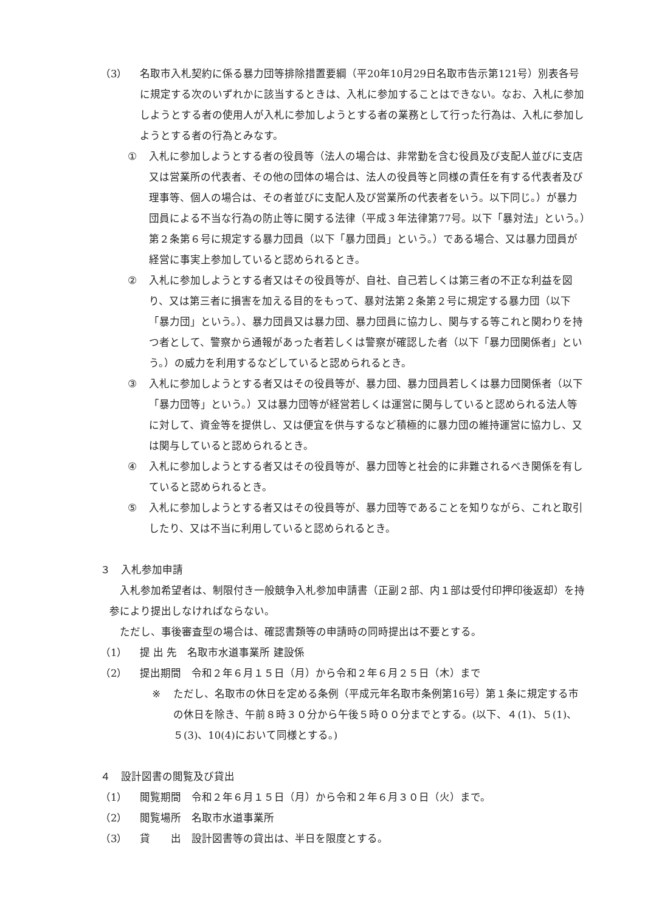（3） 名取市入札契約に係る暴力団等排除措置要綱（平20年10月29日名取市告示第121号）別表各号に規定する次のいずれかに該当するときは、入札に参加することはできない。なお、入札に参加しようとする者の使用人が入札に参加しようとする者の業務として行った行為は、入札に参加しようとする者の行為とみなす。
① 入札に参加しようとする者の役員等（法人の場合は、非常勤を含む役員及び支配人並びに支店又は営業所の代表者、その他の団体の場合は、法人の役員等と同様の責任を有する代表者及び理事等、個人の場合は、その者並びに支配人及び営業所の代表者をいう。以下同じ。）が暴力団員による不当な行為の防止等に関する法律（平成３年法律第77号。以下「暴対法」という。）第２条第６号に規定する暴力団員（以下「暴力団員」という。）である場合、又は暴力団員が経営に事実上参加していると認められるとき。
② 入札に参加しようとする者又はその役員等が、自社、自己若しくは第三者の不正な利益を図り、又は第三者に損害を加える目的をもって、暴対法第２条第２号に規定する暴力団（以下「暴力団」という。）、暴力団員又は暴力団、暴力団員に協力し、関与する等これと関わりを持つ者として、警察から通報があった者若しくは警察が確認した者（以下「暴力団関係者」という。）の威力を利用するなどしていると認められるとき。
③ 入札に参加しようとする者又はその役員等が、暴力団、暴力団員若しくは暴力団関係者（以下「暴力団等」という。）又は暴力団等が経営若しくは運営に関与していると認められる法人等に対して、資金等を提供し、又は便宜を供与するなど積極的に暴力団の維持運営に協力し、又は関与していると認められるとき。
④ 入札に参加しようとする者又はその役員等が、暴力団等と社会的に非難されるべき関係を有していると認められるとき。
⑤ 入札に参加しようとする者又はその役員等が、暴力団等であることを知りながら、これと取引したり、又は不当に利用していると認められるとき。
３　入札参加申請
入札参加希望者は、制限付き一般競争入札参加申請書（正副２部、内１部は受付印押印後返却）を持参により提出しなければならない。
ただし、事後審査型の場合は、確認書類等の申請時の同時提出は不要とする。
（1） 提 出 先　名取市水道事業所 建設係
（2） 提出期間　令和２年６月１５日（月）から令和２年６月２５日（木）まで
※ ただし、名取市の休日を定める条例（平成元年名取市条例第16号）第１条に規定する市の休日を除き、午前８時３０分から午後５時００分までとする。(以下、４(1)、５(1)、５(3)、10(4)において同様とする。)
４　設計図書の閲覧及び貸出
（1） 閲覧期間　令和２年６月１５日（月）から令和２年６月３０日（火）まで。
（2） 閲覧場所　名取市水道事業所
（3） 貸　　出　設計図書等の貸出は、半日を限度とする。